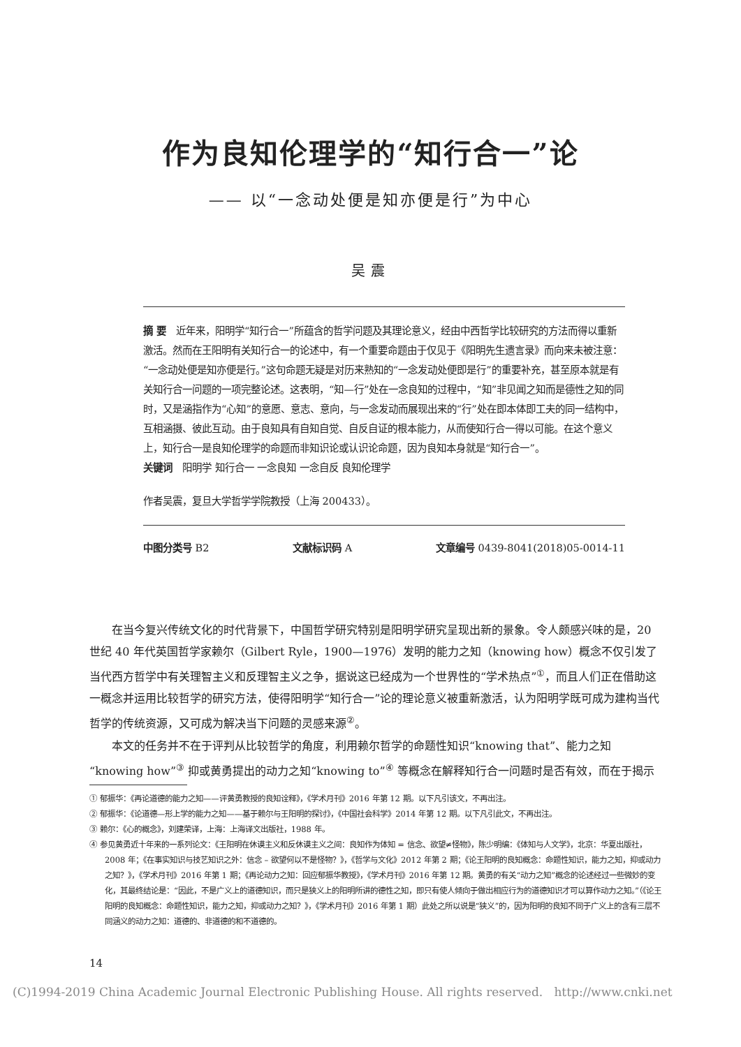作为良知伦理学的“知行合一”论
—— 以“一念动处便是知亦便是行”为中心
吴震
摘 要　近年来，阳明学“知行合一”所蕴含的哲学问题及其理论意义，经由中西哲学比较研究的方法而得以重新激活。然而在王阳明有关知行合一的论述中，有一个重要命题由于仅见于《阳明先生遗言录》而向来未被注意：“一念动处便是知亦便是行。”这句命题无疑是对历来熟知的“一念发动处便即是行”的重要补充，甚至原本就是有关知行合一问题的一项完整论述。这表明，“知—行”处在一念良知的过程中，“知”非见闻之知而是德性之知的同时，又是涵指作为“心知”的意愿、意志、意向，与一念发动而展现出来的“行”处在即本体即工夫的同一结构中，互相涵摄、彼此互动。由于良知具有自知自觉、自反自证的根本能力，从而使知行合一得以可能。在这个意义上，知行合一是良知伦理学的命题而非知识论或认识论命题，因为良知本身就是“知行合一”。
关键词　阳明学 知行合一 一念良知 一念自反 良知伦理学
作者吴震，复旦大学哲学学院教授（上海 200433）。
中图分类号 B2 文献标识码 A 文章编号 0439-8041(2018)05-0014-11
在当今复兴传统文化的时代背景下，中国哲学研究特别是阳明学研究呈现出新的景象。令人颇感兴味的是，20 世纪 40 年代英国哲学家赖尔（Gilbert Ryle，1900—1976）发明的能力之知（knowing how）概念不仅引发了当代西方哲学中有关理智主义和反理智主义之争，据说这已经成为一个世界性的“学术热点”<sup>①</sup>，而且人们正在借助这一概念并运用比较哲学的研究方法，使得阳明学“知行合一”论的理论意义被重新激活，认为阳明学既可成为建构当代哲学的传统资源，又可成为解决当下问题的灵感来源<sup>②</sup>。
本文的任务并不在于评判从比较哲学的角度，利用赖尔哲学的命题性知识“knowing that”、能力之知“knowing how”<sup>③</sup> 抑或黄勇提出的动力之知“knowing to”<sup>④</sup> 等概念在解释知行合一问题时是否有效，而在于揭示
① 郁振华：《再论道德的能力之知——评黄勇教授的良知诠释》，《学术月刊》2016 年第 12 期。以下凡引该文，不再出注。
② 郁振华：《论道德—形上学的能力之知——基于赖尔与王阳明的探讨》，《中国社会科学》2014 年第 12 期。以下凡引此文，不再出注。
③ 赖尔：《心的概念》，刘建荣译，上海：上海译文出版社，1988 年。
④ 参见黄勇近十年来的一系列论文：《王阳明在休谟主义和反休谟主义之间：良知作为体知 = 信念、欲望≠怪物》，陈少明编：《体知与人文学》，北京：华夏出版社，2008 年；《在事实知识与技艺知识之外：信念 – 欲望何以不是怪物？》，《哲学与文化》2012 年第 2 期；《论王阳明的良知概念：命题性知识，能力之知，抑或动力之知？》，《学术月刊》2016 年第 1 期；《再论动力之知：回应郁振华教授》，《学术月刊》2016 年第 12 期。黄勇的有关“动力之知”概念的论述经过一些微妙的变化，其最终结论是：“因此，不是广义上的道德知识，而只是狭义上的阳明所讲的德性之知，即只有使人倾向于做出相应行为的道德知识才可以算作动力之知。”（《论王阳明的良知概念：命题性知识，能力之知，抑或动力之知？》，《学术月刊》2016 年第 1 期）此处之所以说是“狭义”的，因为阳明的良知不同于广义上的含有三层不同涵义的动力之知：道德的、非道德的和不道德的。
14
(C)1994-2019 China Academic Journal Electronic Publishing House. All rights reserved. http://www.cnki.net